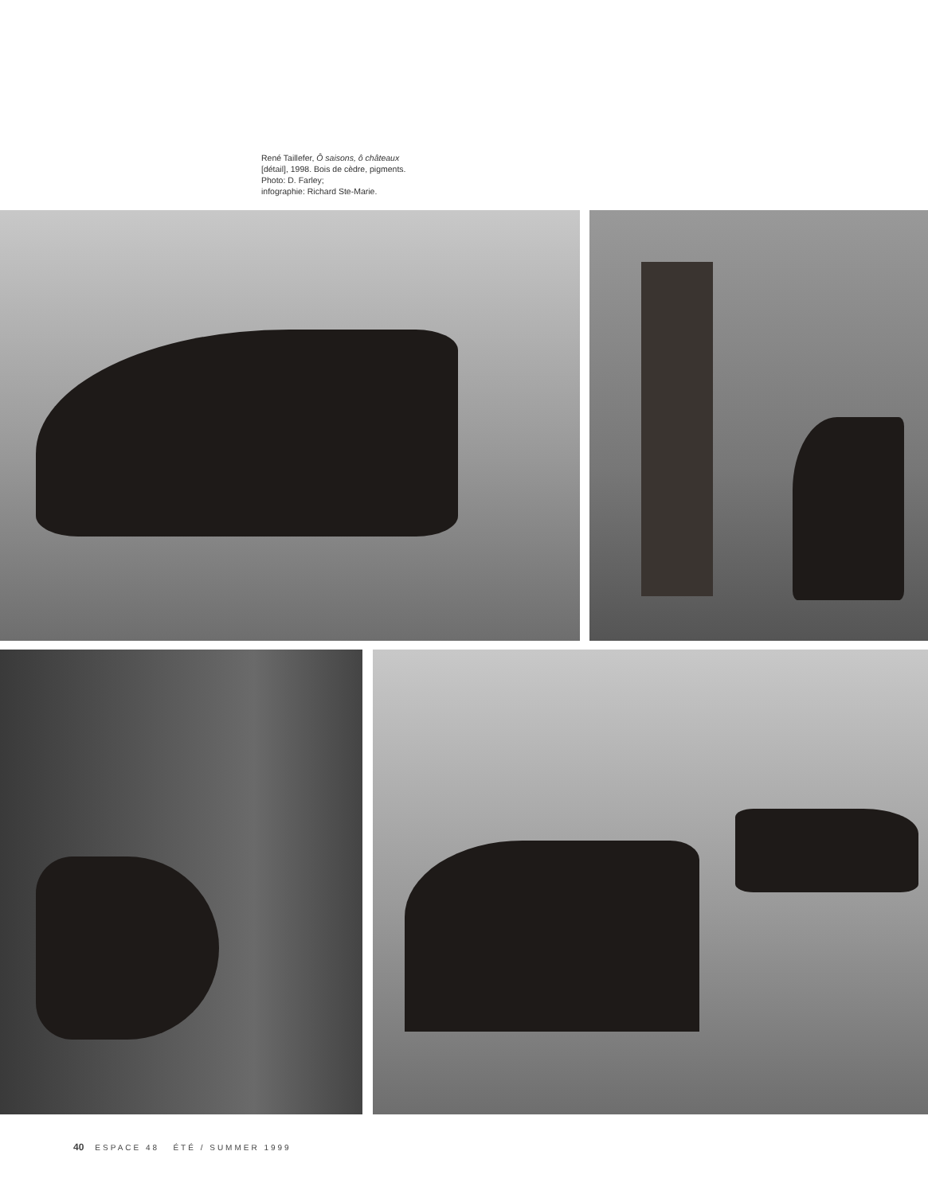René Taillefer, Ô saisons, ô châteaux
[détail], 1998. Bois de cèdre, pigments.
Photo: D. Farley;
infographie: Richard Ste-Marie.
40 ESPACE 48 ÉTÉ / SUMMER 1999